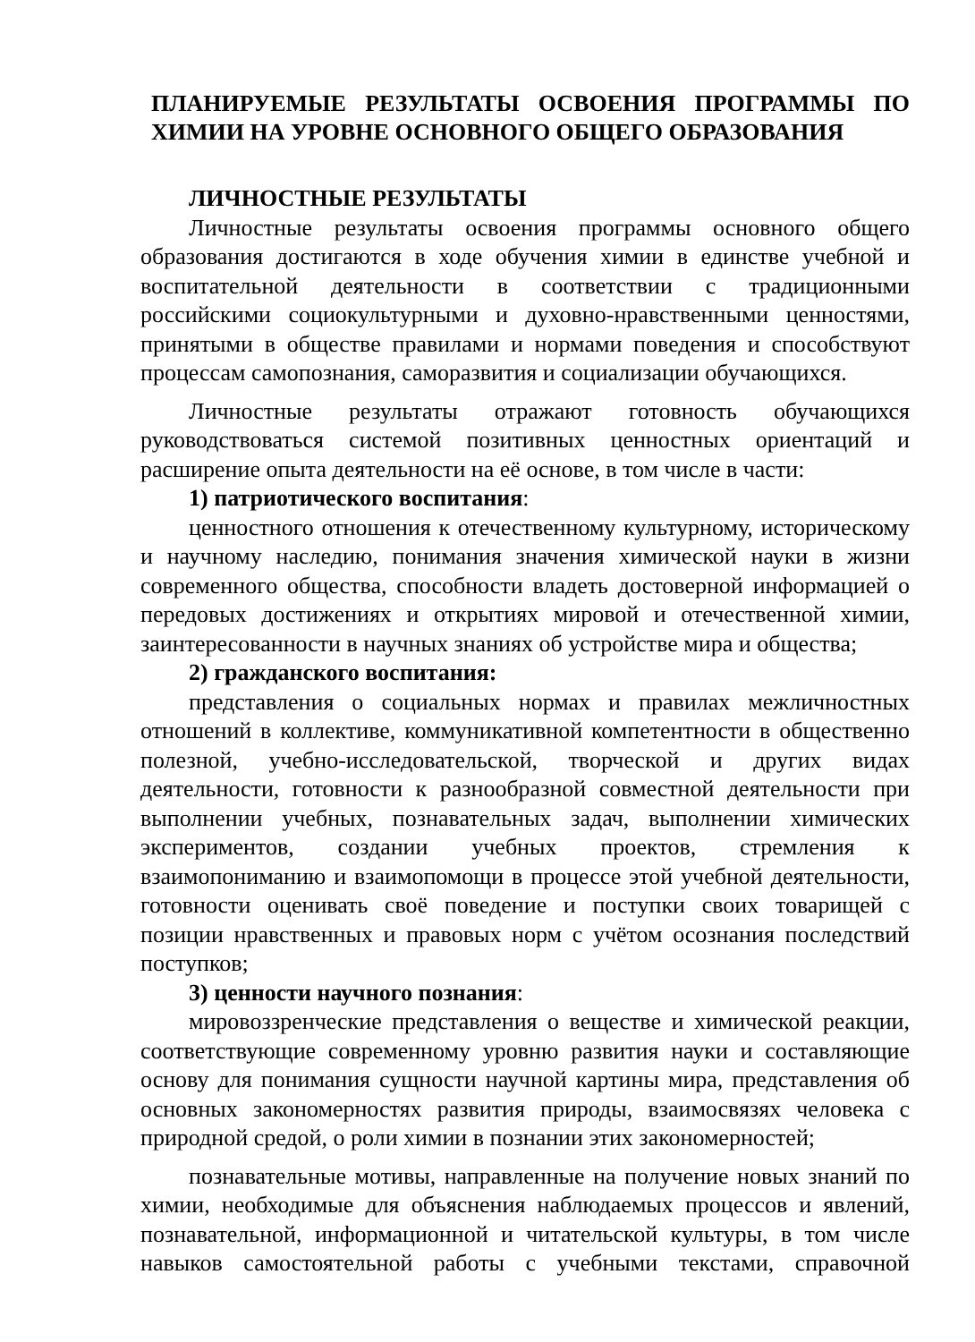ПЛАНИРУЕМЫЕ РЕЗУЛЬТАТЫ ОСВОЕНИЯ ПРОГРАММЫ ПО ХИМИИ НА УРОВНЕ ОСНОВНОГО ОБЩЕГО ОБРАЗОВАНИЯ
ЛИЧНОСТНЫЕ РЕЗУЛЬТАТЫ
Личностные результаты освоения программы основного общего образования достигаются в ходе обучения химии в единстве учебной и воспитательной деятельности в соответствии с традиционными российскими социокультурными и духовно-нравственными ценностями, принятыми в обществе правилами и нормами поведения и способствуют процессам самопознания, саморазвития и социализации обучающихся.
Личностные результаты отражают готовность обучающихся руководствоваться системой позитивных ценностных ориентаций и расширение опыта деятельности на её основе, в том числе в части:
1) патриотического воспитания:
ценностного отношения к отечественному культурному, историческому и научному наследию, понимания значения химической науки в жизни современного общества, способности владеть достоверной информацией о передовых достижениях и открытиях мировой и отечественной химии, заинтересованности в научных знаниях об устройстве мира и общества;
2) гражданского воспитания:
представления о социальных нормах и правилах межличностных отношений в коллективе, коммуникативной компетентности в общественно полезной, учебно-исследовательской, творческой и других видах деятельности, готовности к разнообразной совместной деятельности при выполнении учебных, познавательных задач, выполнении химических экспериментов, создании учебных проектов, стремления к взаимопониманию и взаимопомощи в процессе этой учебной деятельности, готовности оценивать своё поведение и поступки своих товарищей с позиции нравственных и правовых норм с учётом осознания последствий поступков;
3) ценности научного познания:
мировоззренческие представления о веществе и химической реакции, соответствующие современному уровню развития науки и составляющие основу для понимания сущности научной картины мира, представления об основных закономерностях развития природы, взаимосвязях человека с природной средой, о роли химии в познании этих закономерностей;
познавательные мотивы, направленные на получение новых знаний по химии, необходимые для объяснения наблюдаемых процессов и явлений, познавательной, информационной и читательской культуры, в том числе навыков самостоятельной работы с учебными текстами, справочной